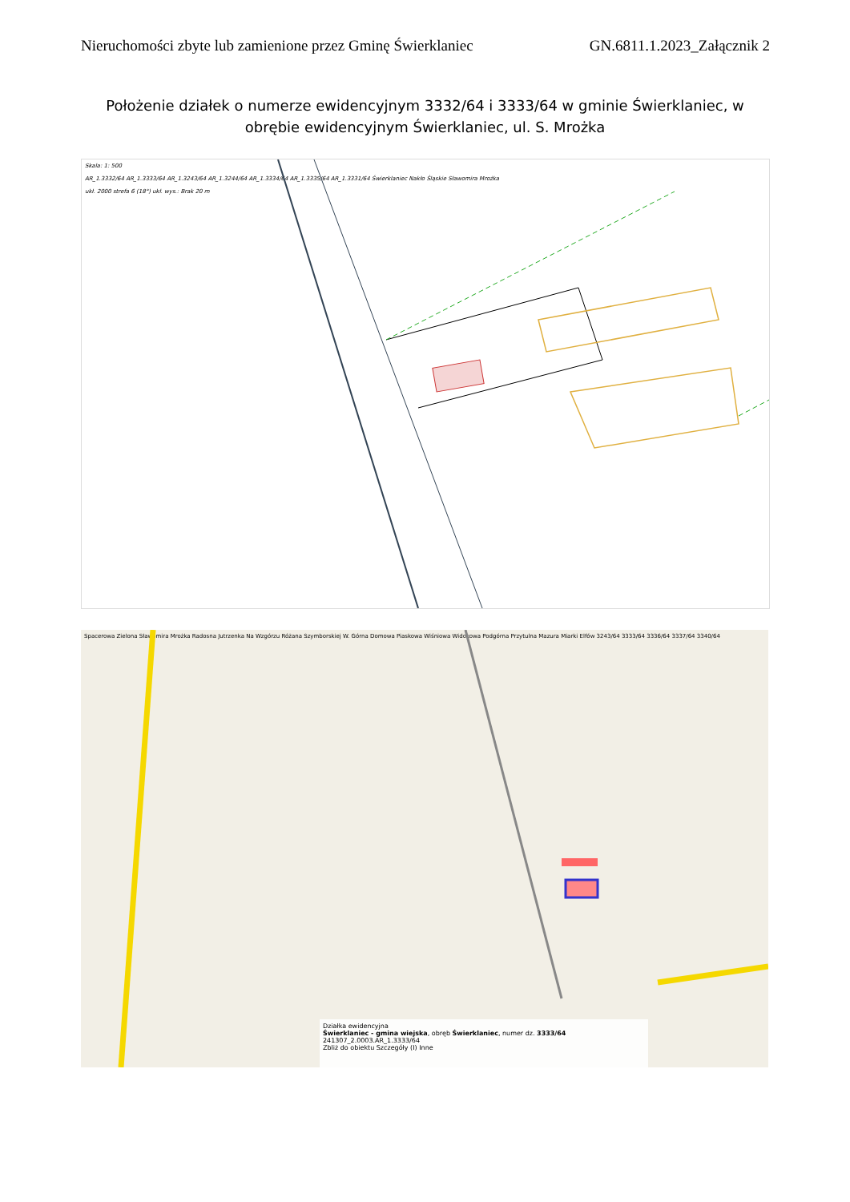Nieruchomości zbyte lub zamienione przez Gminę Świerklaniec GN.6811.1.2023_Załącznik 2
Położenie działek o numerze ewidencyjnym 3332/64 i 3333/64 w gminie Świerklaniec, w obrębie ewidencyjnym Świerklaniec, ul. S. Mrożka
Skala: 1: 500
AR_1.3332/64 AR_1.3333/64 AR_1.3243/64 AR_1.3244/64 AR_1.3334/64 AR_1.3335/64 AR_1.3331/64 Świerklaniec Nakło Śląskie Sławomira Mrożka
ukł. 2000 strefa 6 (18°) ukł. wys.: Brak 20 m
Spacerowa Zielona Sławomira Mrożka Radosna Jutrzenka Na Wzgórzu Różana Szymborskiej W. Górna Domowa Piaskowa Wiśniowa Widokowa Podgórna Przytulna Mazura Miarki Elfów 3243/64 3333/64 3336/64 3337/64 3340/64
Działka ewidencyjna
Świerklaniec - gmina wiejska, obręb Świerklaniec, numer dz. 3333/64
241307_2.0003.AR_1.3333/64
Zbliż do obiektu Szczegóły (I) Inne